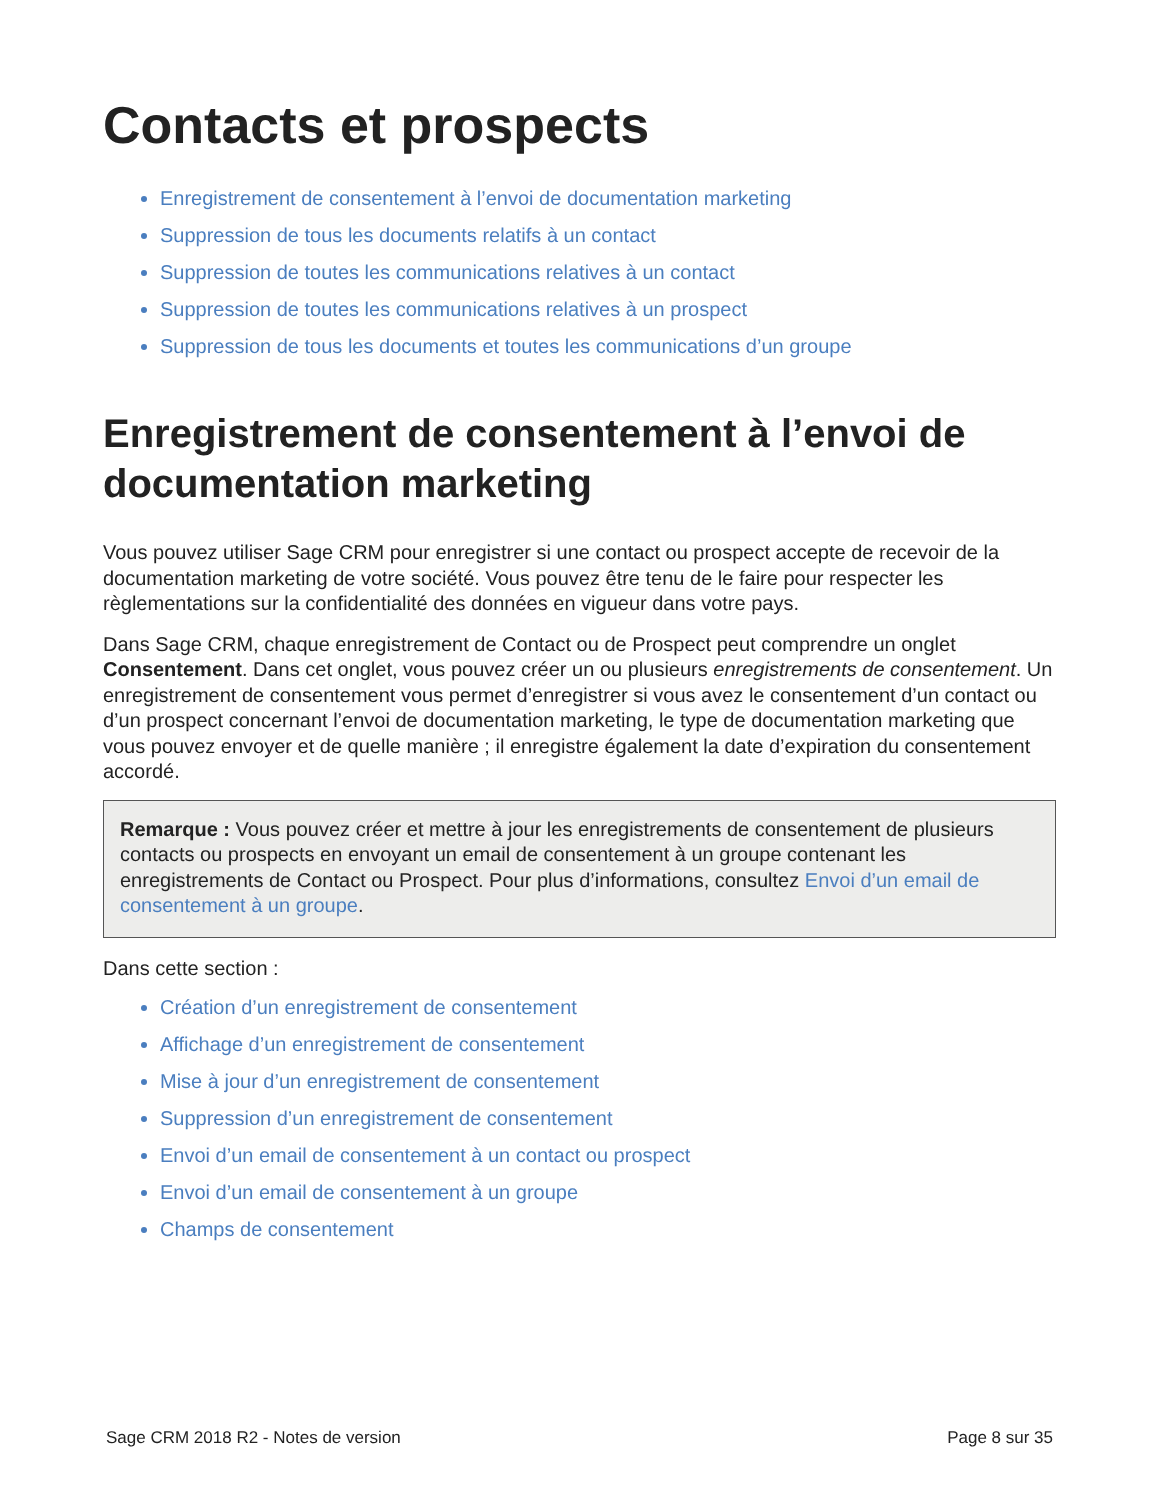Contacts et prospects
Enregistrement de consentement à l’envoi de documentation marketing
Suppression de tous les documents relatifs à un contact
Suppression de toutes les communications relatives à un contact
Suppression de toutes les communications relatives à un prospect
Suppression de tous les documents et toutes les communications d’un groupe
Enregistrement de consentement à l’envoi de documentation marketing
Vous pouvez utiliser Sage CRM pour enregistrer si une contact ou prospect accepte de recevoir de la documentation marketing de votre société. Vous pouvez être tenu de le faire pour respecter les règlementations sur la confidentialité des données en vigueur dans votre pays.
Dans Sage CRM, chaque enregistrement de Contact ou de Prospect peut comprendre un onglet Consentement. Dans cet onglet, vous pouvez créer un ou plusieurs enregistrements de consentement. Un enregistrement de consentement vous permet d’enregistrer si vous avez le consentement d’un contact ou d’un prospect concernant l’envoi de documentation marketing, le type de documentation marketing que vous pouvez envoyer et de quelle manière ; il enregistre également la date d’expiration du consentement accordé.
Remarque : Vous pouvez créer et mettre à jour les enregistrements de consentement de plusieurs contacts ou prospects en envoyant un email de consentement à un groupe contenant les enregistrements de Contact ou Prospect. Pour plus d’informations, consultez Envoi d’un email de consentement à un groupe.
Dans cette section :
Création d’un enregistrement de consentement
Affichage d’un enregistrement de consentement
Mise à jour d’un enregistrement de consentement
Suppression d’un enregistrement de consentement
Envoi d’un email de consentement à un contact ou prospect
Envoi d’un email de consentement à un groupe
Champs de consentement
Sage CRM 2018 R2 - Notes de version Page 8 sur 35